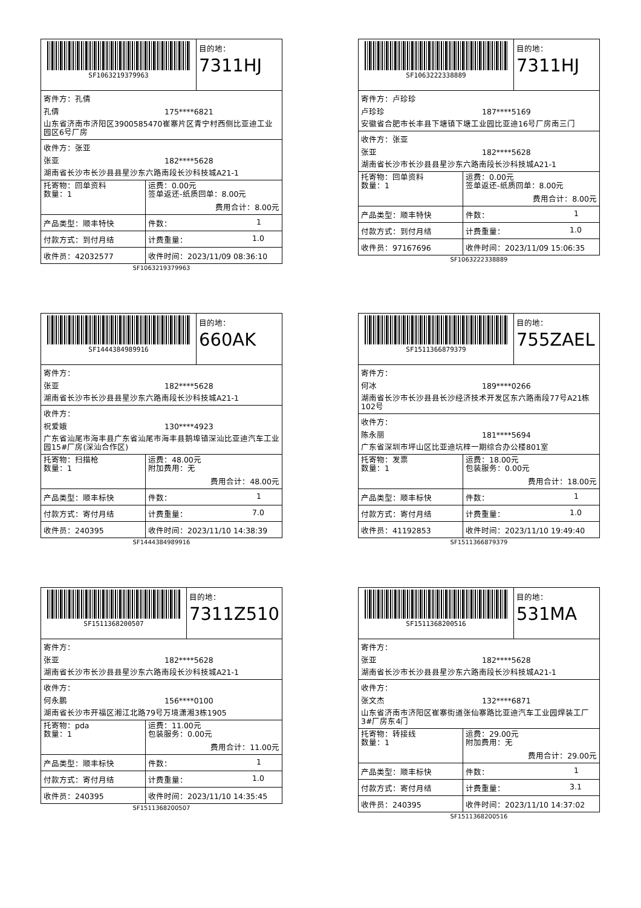SF1063219379963 目的地：
7311HJ
寄件方：孔倩
孔倩 175****6821
山东省济南市济阳区3900585470崔寨片区青宁村西侧比亚迪工业园区6号厂房
收件方：张亚
张亚 182****5628
湖南省长沙市长沙县县星沙东六路南段长沙科技城A21-1
托寄物：回单资料
数量：1
运费：0.00元
签单返还-纸质回单：8.00元
费用合计：8.00元
产品类型：顺丰特快 件数： 1
付款方式：到付月结 计费重量： 1.0
收件员：42032577 收件时间：2023/11/09 08:36:10
SF1063219379963
SF1063222338889 目的地：
7311HJ
寄件方：卢珍珍
卢珍珍 187****5169
安徽省合肥市长丰县下塘镇下塘工业园比亚迪16号厂房南三门
收件方：张亚
张亚 182****5628
湖南省长沙市长沙县县星沙东六路南段长沙科技城A21-1
托寄物：回单资料
数量：1
运费：0.00元
签单返还-纸质回单：8.00元
费用合计：8.00元
产品类型：顺丰特快 件数： 1
付款方式：到付月结 计费重量： 1.0
收件员：97167696 收件时间：2023/11/09 15:06:35
SF1063222338889
SF1444384989916 目的地：
660AK
寄件方：
张亚 182****5628
湖南省长沙市长沙县县星沙东六路南段长沙科技城A21-1
收件方：
祝爱娥 130****4923
广东省汕尾市海丰县广东省汕尾市海丰县鹅埠镇深汕比亚迪汽车工业园15#厂房(深汕合作区)
托寄物：扫描枪
数量：1
运费：48.00元
附加费用：无
费用合计：48.00元
产品类型：顺丰标快 件数： 1
付款方式：寄付月结 计费重量： 7.0
收件员：240395 收件时间：2023/11/10 14:38:39
SF1444384989916
SF1511366879379 目的地：
755ZAEL
寄件方：
何冰 189****0266
湖南省长沙市长沙县县长沙经济技术开发区东六路南段77号A21栋102号
收件方：
陈永丽 181****5694
广东省深圳市坪山区比亚迪坑梓一期综合办公楼801室
托寄物：发票
数量：1
运费：18.00元
包装服务：0.00元
费用合计：18.00元
产品类型：顺丰标快 件数： 1
付款方式：寄付月结 计费重量： 1.0
收件员：41192853 收件时间：2023/11/10 19:49:40
SF1511366879379
SF1511368200507 目的地：
7311Z510
寄件方：
张亚 182****5628
湖南省长沙市长沙县县星沙东六路南段长沙科技城A21-1
收件方：
何永鹏 156****0100
湖南省长沙市开福区湘江北路79号万境潇湘3栋1905
托寄物：pda
数量：1
运费：11.00元
包装服务：0.00元
费用合计：11.00元
产品类型：顺丰标快 件数： 1
付款方式：寄付月结 计费重量： 1.0
收件员：240395 收件时间：2023/11/10 14:35:45
SF1511368200507
SF1511368200516 目的地：
531MA
寄件方：
张亚 182****5628
湖南省长沙市长沙县县星沙东六路南段长沙科技城A21-1
收件方：
张文杰 132****6871
山东省济南市济阳区崔寨街道张仙寨路比亚迪汽车工业园焊装工厂3#厂房东4门
托寄物：转接线
数量：1
运费：29.00元
附加费用：无
费用合计：29.00元
产品类型：顺丰标快 件数： 1
付款方式：寄付月结 计费重量： 3.1
收件员：240395 收件时间：2023/11/10 14:37:02
SF1511368200516